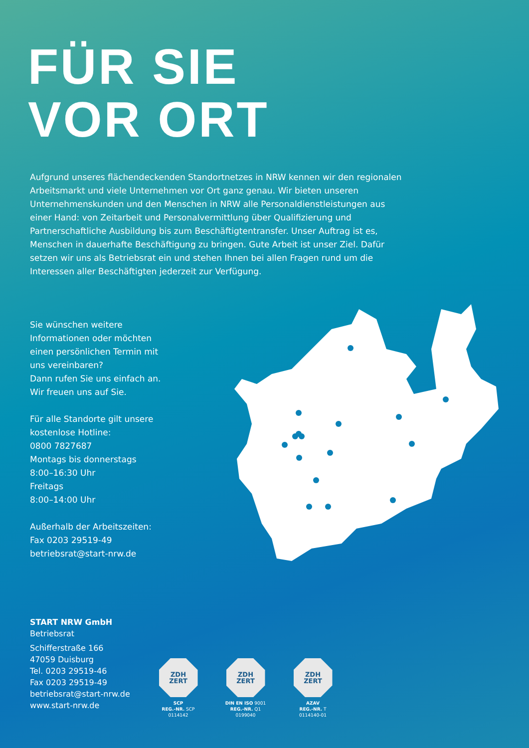FÜR SIE
VOR ORT
Aufgrund unseres flächendeckenden Standortnetzes in NRW kennen wir den regionalen Arbeitsmarkt und viele Unternehmen vor Ort ganz genau. Wir bieten unseren Unternehmens­kunden und den Menschen in NRW alle Personaldienstleistungen aus einer Hand: von Zeitarbeit und Personalvermittlung über Qualifizierung und Partnerschaftliche Ausbildung bis zum Beschäftigtentransfer. Unser Auftrag ist es, Menschen in dauerhafte Beschäftigung zu bringen. Gute Arbeit ist unser Ziel. Dafür setzen wir uns als Betriebsrat ein und stehen Ihnen bei allen Fragen rund um die Interessen aller Beschäftigten jederzeit zur Verfügung.
Sie wünschen weitere Informationen oder möchten einen persönlichen Termin mit uns vereinbaren?
Dann rufen Sie uns einfach an.
Wir freuen uns auf Sie.
Für alle Standorte gilt unsere kostenlose Hotline:
0800 7827687
Montags bis donnerstags
8:00–16:30 Uhr
Freitags
8:00–14:00 Uhr
Außerhalb der Arbeitszeiten:
Fax 0203 29519-49
betriebsrat@start-nrw.de
START NRW GmbH
Betriebsrat
Schifferstraße 166
47059 Duisburg
Tel. 0203 29519-46
Fax 0203 29519-49
betriebsrat@start-nrw.de
www.start-nrw.de
ZDH
ZERT
SCP
REG.-NR. SCP 0114142
ZDH
ZERT
DIN EN ISO 9001
REG.-NR. Q1 0199040
ZDH
ZERT
AZAV
REG.-NR. T 0114140-01